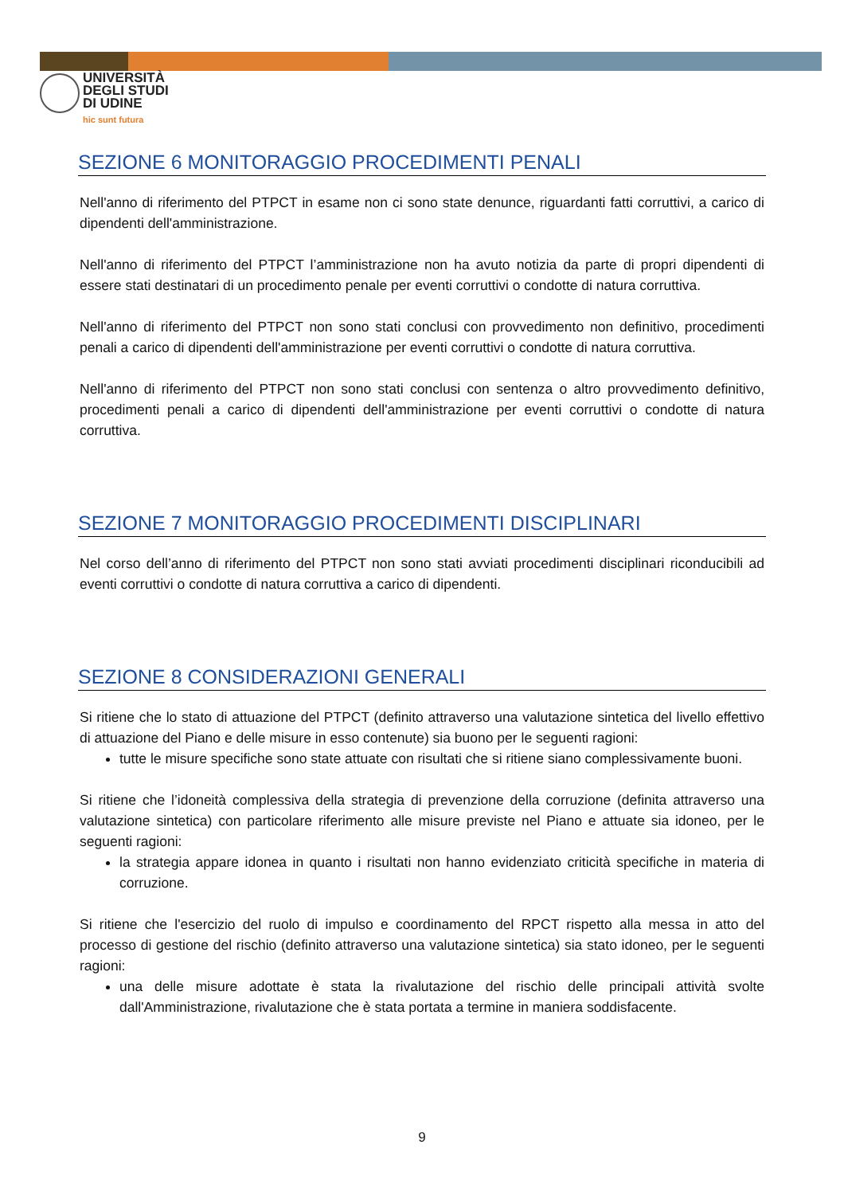UNIVERSITÀ
DEGLI STUDI
DI UDINE
hic sunt futura
SEZIONE 6 MONITORAGGIO PROCEDIMENTI PENALI
Nell'anno di riferimento del PTPCT in esame non ci sono state denunce, riguardanti fatti corruttivi, a carico di dipendenti dell'amministrazione.
Nell'anno di riferimento del PTPCT l’amministrazione non ha avuto notizia da parte di propri dipendenti di essere stati destinatari di un procedimento penale per eventi corruttivi o condotte di natura corruttiva.
Nell'anno di riferimento del PTPCT non sono stati conclusi con provvedimento non definitivo, procedimenti penali a carico di dipendenti dell'amministrazione per eventi corruttivi o condotte di natura corruttiva.
Nell'anno di riferimento del PTPCT non sono stati conclusi con sentenza o altro provvedimento definitivo, procedimenti penali a carico di dipendenti dell'amministrazione per eventi corruttivi o condotte di natura corruttiva.
SEZIONE 7 MONITORAGGIO PROCEDIMENTI DISCIPLINARI
Nel corso dell’anno di riferimento del PTPCT non sono stati avviati procedimenti disciplinari riconducibili ad eventi corruttivi o condotte di natura corruttiva a carico di dipendenti.
SEZIONE 8 CONSIDERAZIONI GENERALI
Si ritiene che lo stato di attuazione del PTPCT (definito attraverso una valutazione sintetica del livello effettivo di attuazione del Piano e delle misure in esso contenute) sia buono per le seguenti ragioni:
tutte le misure specifiche sono state attuate con risultati che si ritiene siano complessivamente buoni.
Si ritiene che l’idoneità complessiva della strategia di prevenzione della corruzione (definita attraverso una valutazione sintetica) con particolare riferimento alle misure previste nel Piano e attuate sia idoneo, per le seguenti ragioni:
la strategia appare idonea in quanto i risultati non hanno evidenziato criticità specifiche in materia di corruzione.
Si ritiene che l'esercizio del ruolo di impulso e coordinamento del RPCT rispetto alla messa in atto del processo di gestione del rischio (definito attraverso una valutazione sintetica) sia stato idoneo, per le seguenti ragioni:
una delle misure adottate è stata la rivalutazione del rischio delle principali attività svolte dall'Amministrazione, rivalutazione che è stata portata a termine in maniera soddisfacente.
9